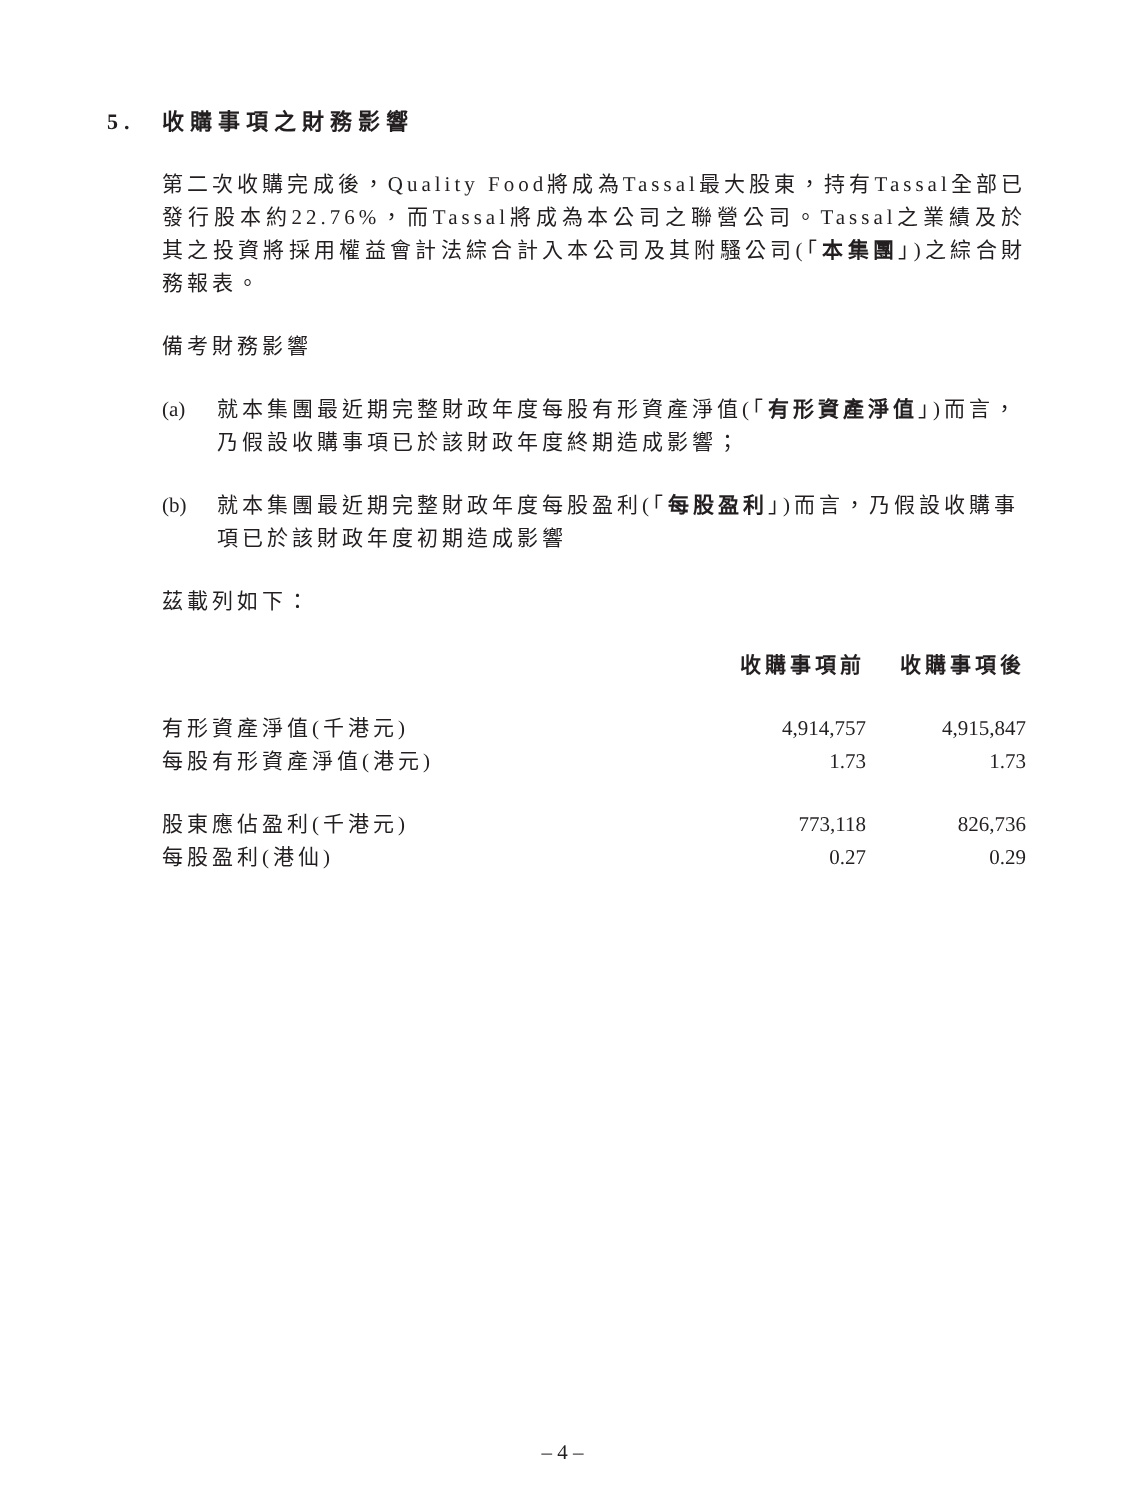5. 收購事項之財務影響
第二次收購完成後，Quality Food將成為Tassal最大股東，持有Tassal全部已發行股本約22.76%，而Tassal將成為本公司之聯營公司。Tassal之業績及於其之投資將採用權益會計法綜合計入本公司及其附騷公司(「本集團」)之綜合財務報表。
備考財務影響
(a) 就本集團最近期完整財政年度每股有形資產淨值(「有形資產淨值」)而言，乃假設收購事項已於該財政年度終期造成影響；
(b) 就本集團最近期完整財政年度每股盈利(「每股盈利」)而言，乃假設收購事項已於該財政年度初期造成影響
茲載列如下：
| | 收購事項前 | 收購事項後 |
| --- | --- | --- |
| 有形資產淨值(千港元) | 4,914,757 | 4,915,847 |
| 每股有形資產淨值(港元) | 1.73 | 1.73 |
| 股東應佔盈利(千港元) | 773,118 | 826,736 |
| 每股盈利(港仙) | 0.27 | 0.29 |
– 4 –